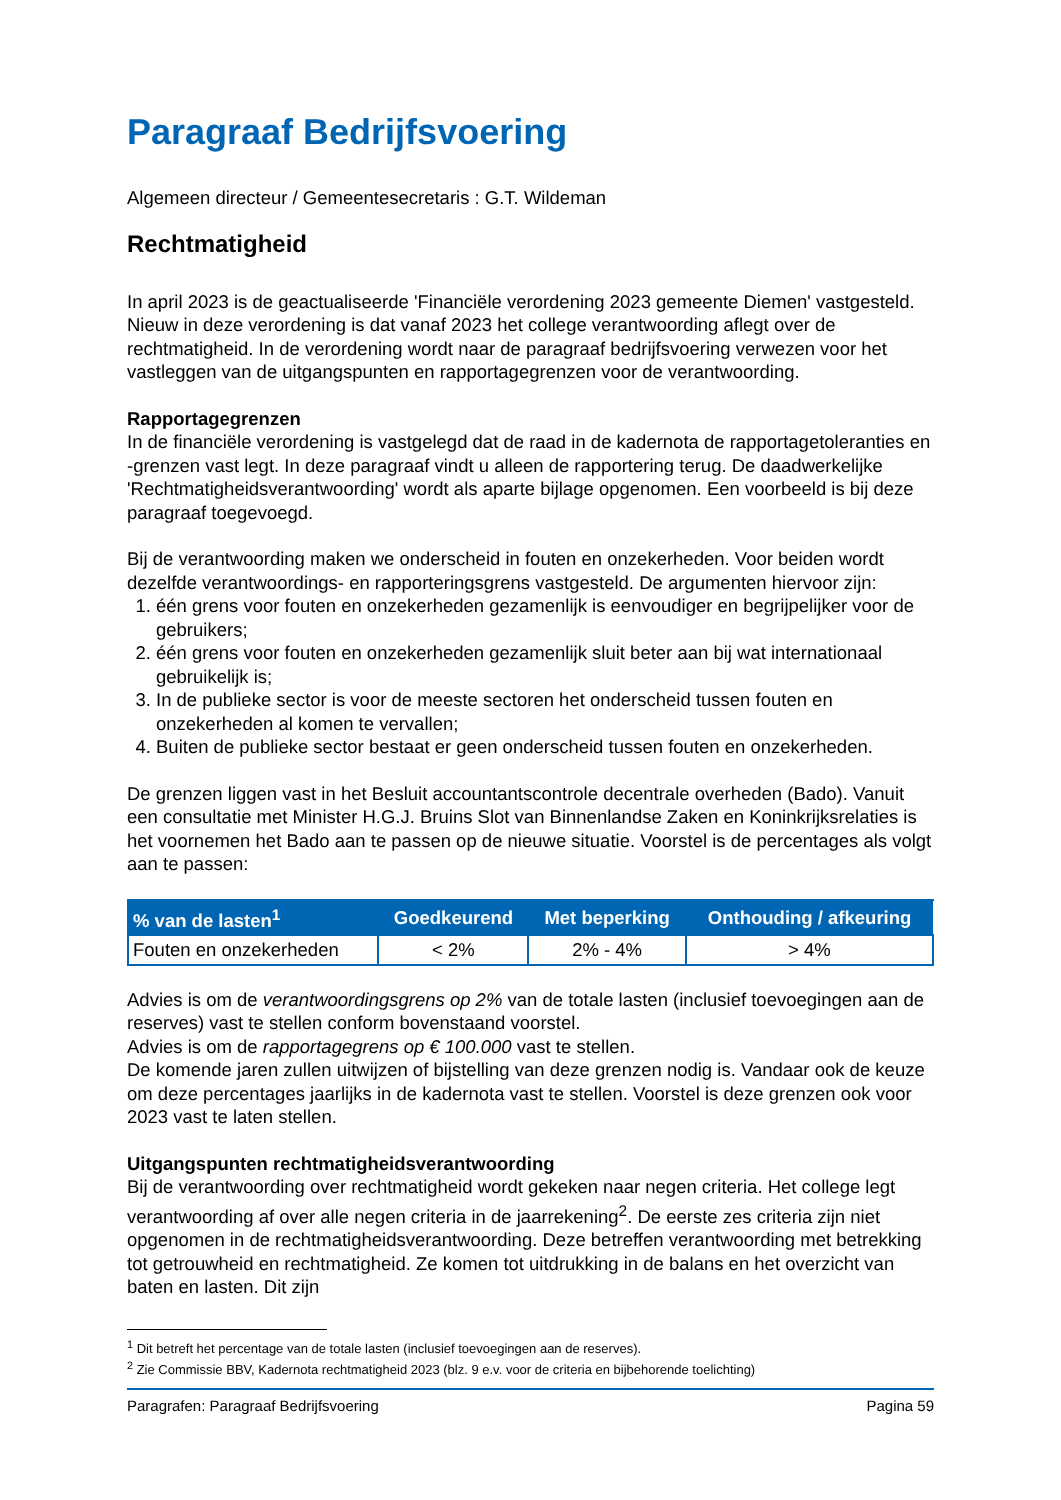Paragraaf Bedrijfsvoering
Algemeen directeur / Gemeentesecretaris : G.T. Wildeman
Rechtmatigheid
In april 2023 is de geactualiseerde 'Financiële verordening 2023 gemeente Diemen' vastgesteld. Nieuw in deze verordening is dat vanaf 2023 het college verantwoording aflegt over de rechtmatigheid. In de verordening wordt naar de paragraaf bedrijfsvoering verwezen voor het vastleggen van de uitgangspunten en rapportagegrenzen voor de verantwoording.
Rapportagegrenzen
In de financiële verordening is vastgelegd dat de raad in de kadernota de rapportagetoleranties en -grenzen vast legt. In deze paragraaf vindt u alleen de rapportering terug. De daadwerkelijke 'Rechtmatigheidsverantwoording' wordt als aparte bijlage opgenomen. Een voorbeeld is bij deze paragraaf toegevoegd.
Bij de verantwoording maken we onderscheid in fouten en onzekerheden. Voor beiden wordt dezelfde verantwoordings- en rapporteringsgrens vastgesteld. De argumenten hiervoor zijn:
1. één grens voor fouten en onzekerheden gezamenlijk is eenvoudiger en begrijpelijker voor de gebruikers;
2. één grens voor fouten en onzekerheden gezamenlijk sluit beter aan bij wat internationaal gebruikelijk is;
3. In de publieke sector is voor de meeste sectoren het onderscheid tussen fouten en onzekerheden al komen te vervallen;
4. Buiten de publieke sector bestaat er geen onderscheid tussen fouten en onzekerheden.
De grenzen liggen vast in het Besluit accountantscontrole decentrale overheden (Bado). Vanuit een consultatie met Minister H.G.J. Bruins Slot van Binnenlandse Zaken en Koninkrijksrelaties is het voornemen het Bado aan te passen op de nieuwe situatie. Voorstel is de percentages als volgt aan te passen:
| % van de lasten<sup>1</sup> | Goedkeurend | Met beperking | Onthouding / afkeuring |
| --- | --- | --- | --- |
| Fouten en onzekerheden | < 2% | 2% - 4% | > 4% |
Advies is om de verantwoordingsgrens op 2% van de totale lasten (inclusief toevoegingen aan de reserves) vast te stellen conform bovenstaand voorstel.
Advies is om de rapportagegrens op € 100.000 vast te stellen.
De komende jaren zullen uitwijzen of bijstelling van deze grenzen nodig is. Vandaar ook de keuze om deze percentages jaarlijks in de kadernota vast te stellen. Voorstel is deze grenzen ook voor 2023 vast te laten stellen.
Uitgangspunten rechtmatigheidsverantwoording
Bij de verantwoording over rechtmatigheid wordt gekeken naar negen criteria. Het college legt verantwoording af over alle negen criteria in de jaarrekening<sup>2</sup>. De eerste zes criteria zijn niet opgenomen in de rechtmatigheidsverantwoording. Deze betreffen verantwoording met betrekking tot getrouwheid en rechtmatigheid. Ze komen tot uitdrukking in de balans en het overzicht van baten en lasten. Dit zijn
<sup>1</sup> Dit betreft het percentage van de totale lasten (inclusief toevoegingen aan de reserves).
<sup>2</sup> Zie Commissie BBV, Kadernota rechtmatigheid 2023 (blz. 9 e.v. voor de criteria en bijbehorende toelichting)
Paragrafen: Paragraaf Bedrijfsvoering Pagina 59